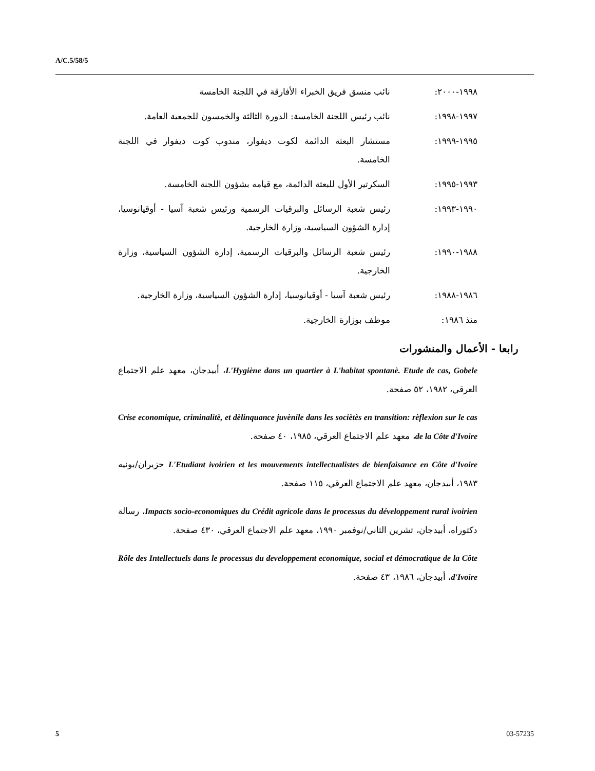A/C.5/58/5
١٩٩٨-٢٠٠٠: نائب منسق فريق الخبراء الأفارقة في اللجنة الخامسة
١٩٩٧-١٩٩٨: نائب رئيس اللجنة الخامسة: الدورة الثالثة والخمسون للجمعية العامة.
١٩٩٥-١٩٩٩: مستشار البعثة الدائمة لكوت ديفوار، مندوب كوت ديفوار في اللجنة الخامسة.
١٩٩٣-١٩٩٥: السكرتير الأول للبعثة الدائمة، مع قيامه بشؤون اللجنة الخامسة.
١٩٩٠-١٩٩٣: رئيس شعبة الرسائل والبرقيات الرسمية ورئيس شعبة آسيا - أوقيانوسيا، إدارة الشؤون السياسية، وزارة الخارجية.
١٩٨٨-١٩٩٠: رئيس شعبة الرسائل والبرقيات الرسمية، إدارة الشؤون السياسية، وزارة الخارجية.
١٩٨٦-١٩٨٨: رئيس شعبة آسيا - أوقيانوسيا، إدارة الشؤون السياسية، وزارة الخارجية.
منذ ١٩٨٦: موظف بوزارة الخارجية.
رابعا - الأعمال والمنشورات
L'Hygiène dans un quartier à L'habitat spontanè. Etude de cas, Gobele، أبيدجان، معهد علم الاجتماع العرقي، ١٩٨٢، ٥٢ صفحة.
Crise economique, criminalitè, et dèlinquance juvènile dans les sociètès en transition: rèflexion sur le cas de la Côte d'Ivoire، معهد علم الاجتماع العرقي، ١٩٨٥، ٤٠ صفحة.
L'Etudiant ivoirien et les mouvements intellectualistes de bienfaisance en Côte d'Ivoire حزيران/يونيه ١٩٨٣، أبيدجان، معهد علم الاجتماع العرقي، ١١٥ صفحة.
Impacts socio-economiques du Crédit agricole dans le processus du développement rural ivoirien، رسالة دكتوراه، أبيدجان، تشرين الثاني/نوفمبر ١٩٩٠، معهد علم الاجتماع العرقي، ٤٣٠ صفحة.
Rôle des Intellectuels dans le processus du developpement economique, social et démocratique de la Côte d'Ivoire، أبيدجان، ١٩٨٦، ٤٣ صفحة.
5 03-57235